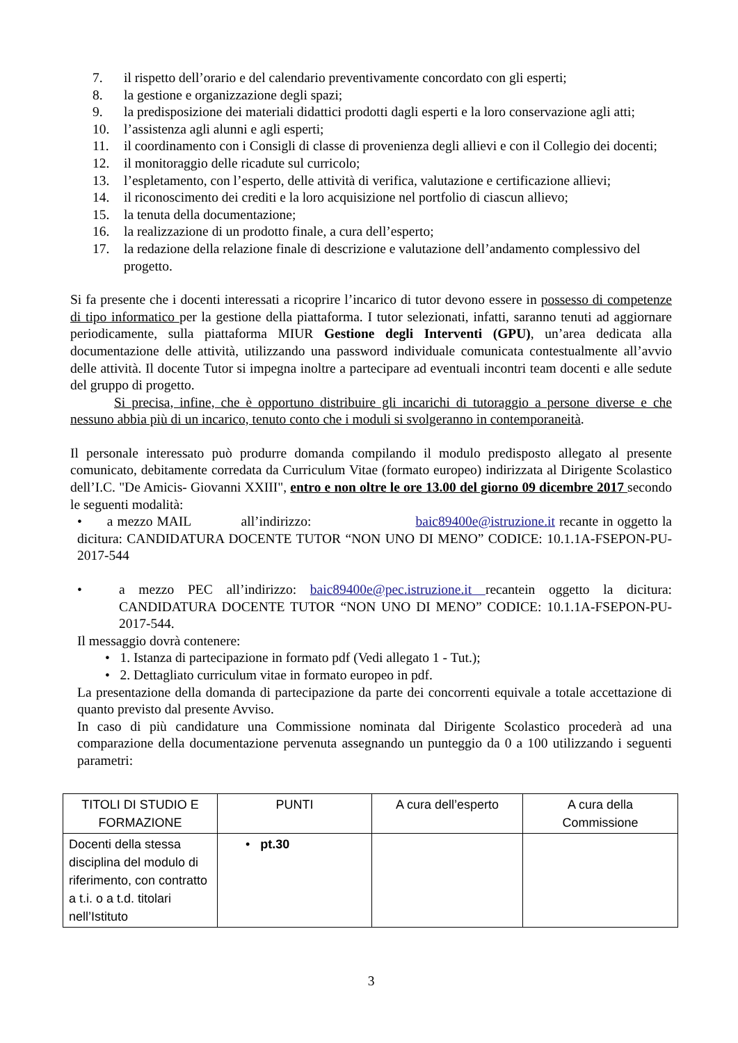7. il rispetto dell’orario e del calendario preventivamente concordato con gli esperti;
8. la gestione e organizzazione degli spazi;
9. la predisposizione dei materiali didattici prodotti dagli esperti e la loro conservazione agli atti;
10. l’assistenza agli alunni e agli esperti;
11. il coordinamento con i Consigli di classe di provenienza degli allievi e con il Collegio dei docenti;
12. il monitoraggio delle ricadute sul curricolo;
13. l’espletamento, con l’esperto, delle attività di verifica, valutazione e certificazione allievi;
14. il riconoscimento dei crediti e la loro acquisizione nel portfolio di ciascun allievo;
15. la tenuta della documentazione;
16. la realizzazione di un prodotto finale, a cura dell’esperto;
17. la redazione della relazione finale di descrizione e valutazione dell’andamento complessivo del progetto.
Si fa presente che i docenti interessati a ricoprire l’incarico di tutor devono essere in possesso di competenze di tipo informatico per la gestione della piattaforma. I tutor selezionati, infatti, saranno tenuti ad aggiornare periodicamente, sulla piattaforma MIUR Gestione degli Interventi (GPU), un’area dedicata alla documentazione delle attività, utilizzando una password individuale comunicata contestualmente all’avvio delle attività. Il docente Tutor si impegna inoltre a partecipare ad eventuali incontri team docenti e alle sedute del gruppo di progetto.
Si precisa, infine, che è opportuno distribuire gli incarichi di tutoraggio a persone diverse e che nessuno abbia più di un incarico, tenuto conto che i moduli si svolgeranno in contemporaneità.
Il personale interessato può produrre domanda compilando il modulo predisposto allegato al presente comunicato, debitamente corredata da Curriculum Vitae (formato europeo) indirizzata al Dirigente Scolastico dell’I.C. "De Amicis- Giovanni XXIII", entro e non oltre le ore 13.00 del giorno 09 dicembre 2017 secondo le seguenti modalità:
• a mezzo MAIL all’indirizzo: baic89400e@istruzione.it recante in oggetto la dicitura: CANDIDATURA DOCENTE TUTOR “NON UNO DI MENO” CODICE: 10.1.1A-FSEPON-PU- 2017-544
• a mezzo PEC all’indirizzo: baic89400e@pec.istruzione.it recantein oggetto la dicitura: CANDIDATURA DOCENTE TUTOR “NON UNO DI MENO” CODICE: 10.1.1A-FSEPON-PU- 2017-544.
Il messaggio dovrà contenere:
• 1. Istanza di partecipazione in formato pdf (Vedi allegato 1 - Tut.);
• 2. Dettagliato curriculum vitae in formato europeo in pdf.
La presentazione della domanda di partecipazione da parte dei concorrenti equivale a totale accettazione di quanto previsto dal presente Avviso.
In caso di più candidature una Commissione nominata dal Dirigente Scolastico procederà ad una comparazione della documentazione pervenuta assegnando un punteggio da 0 a 100 utilizzando i seguenti parametri:
| TITOLI DI STUDIO E FORMAZIONE | PUNTI | A cura dell’esperto | A cura della Commissione |
| Docenti della stessa disciplina del modulo di riferimento, con contratto a t.i. o a t.d. titolari nell’Istituto | • pt.30 | | |
3